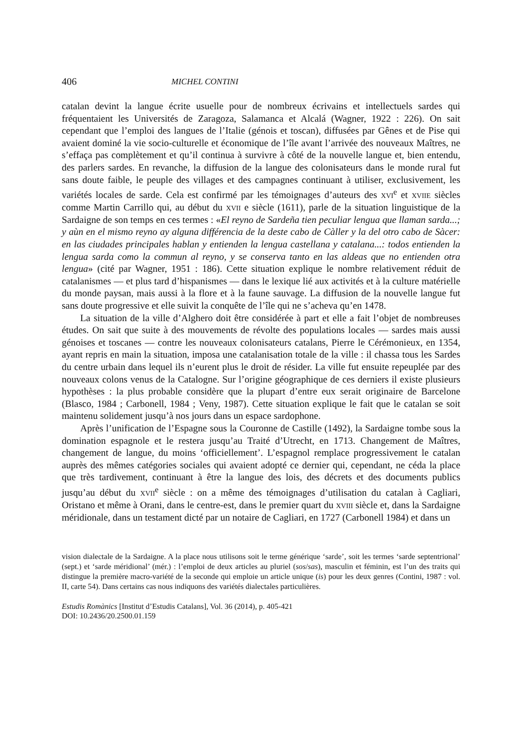406 MICHEL CONTINI
catalan devint la langue écrite usuelle pour de nombreux écrivains et intellectuels sardes qui fréquentaient les Universités de Zaragoza, Salamanca et Alcalá (Wagner, 1922 : 226). On sait cependant que l’emploi des langues de l’Italie (génois et toscan), diffusées par Gênes et de Pise qui avaient dominé la vie socio-culturelle et économique de l’île avant l’arrivée des nouveaux Maîtres, ne s’effaça pas complètement et qu’il continua à survivre à côté de la nouvelle langue et, bien entendu, des parlers sardes. En revanche, la diffusion de la langue des colonisateurs dans le monde rural fut sans doute faible, le peuple des villages et des campagnes continuant à utiliser, exclusivement, les variétés locales de sarde. Cela est confirmé par les témoignages d’auteurs des xvi<sup>e</sup> et xviie siècles comme Martin Carrillo qui, au début du xvii e siècle (1611), parle de la situation linguistique de la Sardaigne de son temps en ces termes : «El reyno de Sardeña tien peculiar lengua que llaman sarda...; y aùn en el mismo reyno ay alguna différencia de la deste cabo de Càller y la del otro cabo de Sàcer: en las ciudades principales hablan y entienden la lengua castellana y catalana...: todos entienden la lengua sarda como la commun al reyno, y se conserva tanto en las aldeas que no entienden otra lengua» (cité par Wagner, 1951 : 186). Cette situation explique le nombre relativement réduit de catalanismes — et plus tard d’hispanismes — dans le lexique lié aux activités et à la culture matérielle du monde paysan, mais aussi à la flore et à la faune sauvage. La diffusion de la nouvelle langue fut sans doute progressive et elle suivit la conquête de l’île qui ne s’acheva qu’en 1478.
La situation de la ville d’Alghero doit être considérée à part et elle a fait l’objet de nombreuses études. On sait que suite à des mouvements de révolte des populations locales — sardes mais aussi génoises et toscanes — contre les nouveaux colonisateurs catalans, Pierre le Cérémonieux, en 1354, ayant repris en main la situation, imposa une catalanisation totale de la ville : il chassa tous les Sardes du centre urbain dans lequel ils n’eurent plus le droit de résider. La ville fut ensuite repeuplée par des nouveaux colons venus de la Catalogne. Sur l’origine géographique de ces derniers il existe plusieurs hypothèses : la plus probable considère que la plupart d’entre eux serait originaire de Barcelone (Blasco, 1984 ; Carbonell, 1984 ; Veny, 1987). Cette situation explique le fait que le catalan se soit maintenu solidement jusqu’à nos jours dans un espace sardophone.
Après l’unification de l’Espagne sous la Couronne de Castille (1492), la Sardaigne tombe sous la domination espagnole et le restera jusqu’au Traité d’Utrecht, en 1713. Changement de Maîtres, changement de langue, du moins ‘officiellement’. L’espagnol remplace progressivement le catalan auprès des mêmes catégories sociales qui avaient adopté ce dernier qui, cependant, ne céda la place que très tardivement, continuant à être la langue des lois, des décrets et des documents publics jusqu’au début du xvii<sup>e</sup> siècle : on a même des témoignages d’utilisation du catalan à Cagliari, Oristano et même à Orani, dans le centre-est, dans le premier quart du xviii siècle et, dans la Sardaigne méridionale, dans un testament dicté par un notaire de Cagliari, en 1727 (Carbonell 1984) et dans un
vision dialectale de la Sardaigne. A la place nous utilisons soit le terme générique ‘sarde’, soit les termes ‘sarde septentrional’ (sept.) et ‘sarde méridional’ (mér.) : l’emploi de deux articles au pluriel (sos/sas), masculin et féminin, est l’un des traits qui distingue la première macro-variété de la seconde qui emploie un article unique (is) pour les deux genres (Contini, 1987 : vol. II, carte 54). Dans certains cas nous indiquons des variétés dialectales particulières.
Estudis Romànics [Institut d’Estudis Catalans], Vol. 36 (2014), p. 405-421
DOI: 10.2436/20.2500.01.159